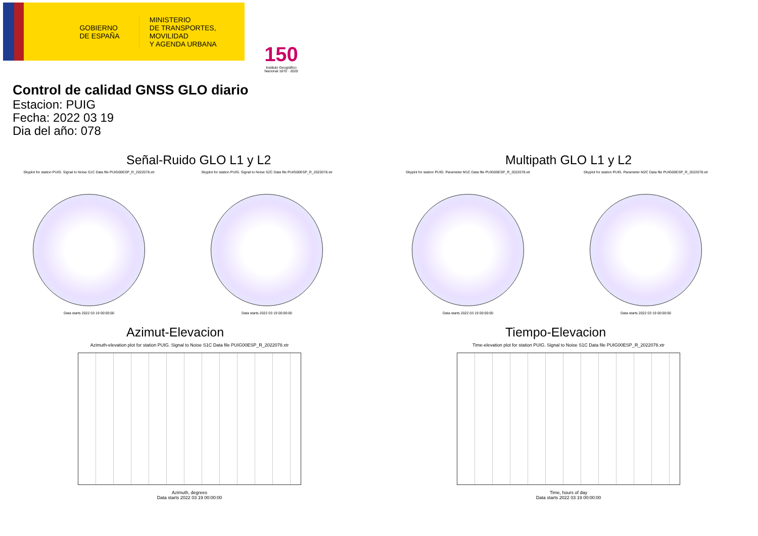GOBIERNO DE ESPAÑA
MINISTERIO
DE TRANSPORTES, MOVILIDAD
Y AGENDA URBANA
150
Instituto Geográfico Nacional 1870 · 2020
Control de calidad GNSS GLO diario
Estacion: PUIG
Fecha: 2022 03 19
Dia del año: 078
Señal-Ruido GLO L1 y L2
Skyplot for station PUIG. Signal to Noise S1C Data file PUIG00ESP_R_2022078.xtr
Data starts 2022 03 19 00:00:00
Skyplot for station PUIG. Signal to Noise S2C Data file PUIG00ESP_R_2022078.xtr
Data starts 2022 03 19 00:00:00
Multipath GLO L1 y L2
Skyplot for station PUIG. Parameter M1C Data file PUIG00ESP_R_2022078.xtr
Data starts 2022 03 19 00:00:00
Skyplot for station PUIG. Parameter M2C Data file PUIG00ESP_R_2022078.xtr
Data starts 2022 03 19 00:00:00
Azimut-Elevacion
Azimuth-elevation plot for station PUIG. Signal to Noise S1C Data file PUIG00ESP_R_2022078.xtr
Azimuth, degrees
Data starts 2022 03 19 00:00:00
Tiempo-Elevacion
Time-elevation plot for station PUIG. Signal to Noise S1C Data file PUIG00ESP_R_2022078.xtr
Time, hours of day
Data starts 2022 03 19 00:00:00